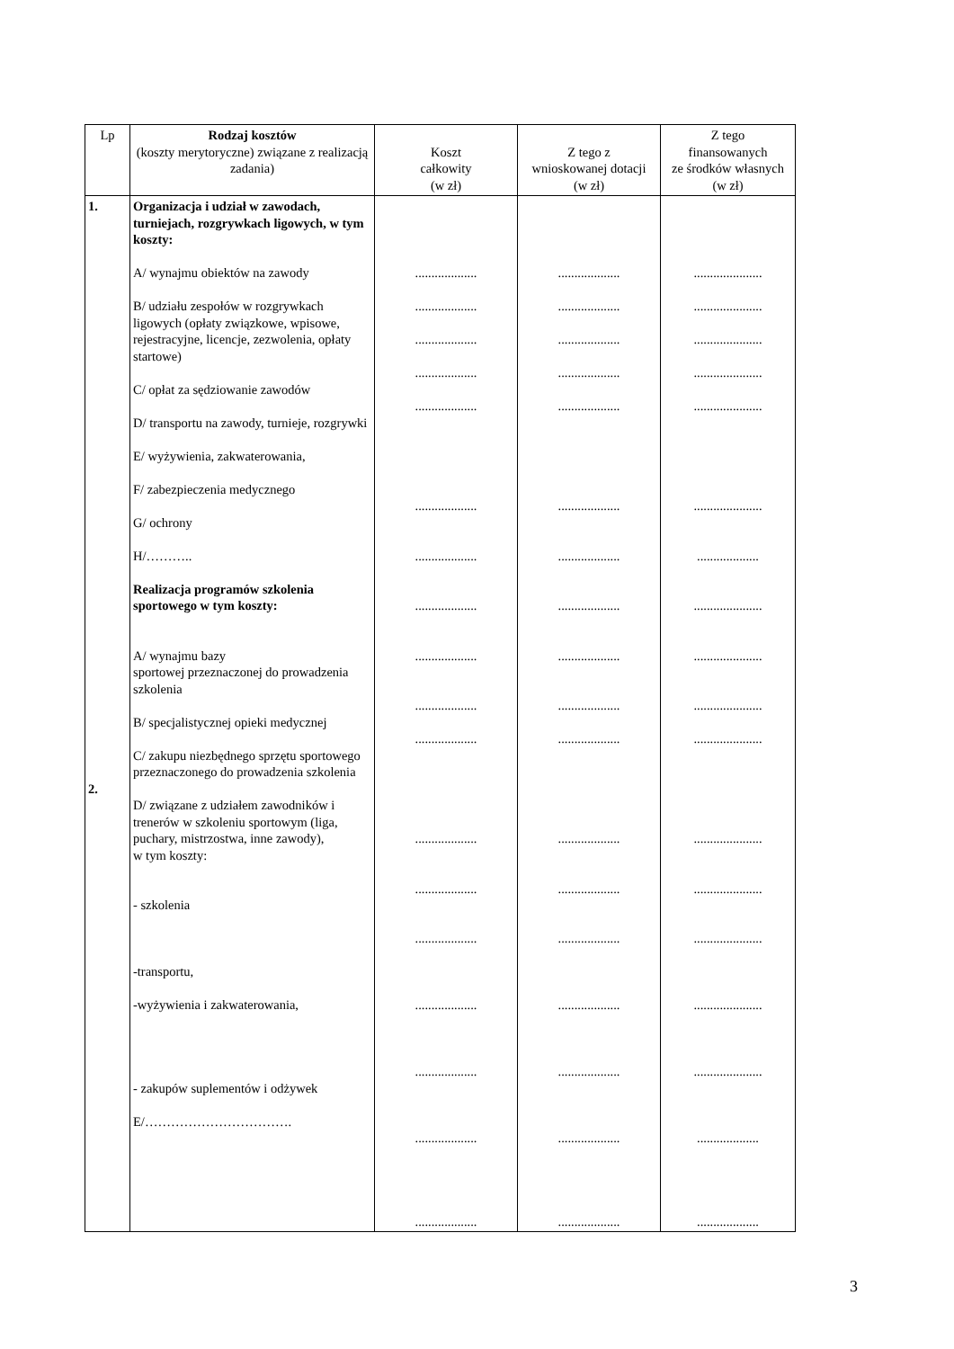| Lp | Rodzaj kosztów (koszty merytoryczne) związane z realizacją zadania) | Koszt całkowity (w zł) | Z tego z wnioskowanej dotacji (w zł) | Z tego finansowanych ze środków własnych (w zł) |
| --- | --- | --- | --- | --- |
| 1. 2. | Organizacja i udział w zawodach, turniejach, rozgrywkach ligowych, w tym koszty: A/ wynajmu obiektów na zawody B/ udziału zespołów w rozgrywkach ligowych (opłaty związkowe, wpisowe, rejestracyjne, licencje, zezwolenia, opłaty startowe) C/ opłat za sędziowanie zawodów D/ transportu na zawody, turnieje, rozgrywki E/ wyżywienia, zakwaterowania, F/ zabezpieczenia medycznego G/ ochrony H/……….. Realizacja programów szkolenia sportowego w tym koszty: A/ wynajmu bazy sportowej przeznaczonej do prowadzenia szkolenia B/ specjalistycznej opieki medycznej C/ zakupu niezbędnego sprzętu sportowego przeznaczonego do prowadzenia szkolenia D/ związane z udziałem zawodników i trenerów w szkoleniu sportowym (liga, puchary, mistrzostwa, inne zawody), w tym koszty: - szkolenia -transportu, -wyżywienia i zakwaterowania, - zakupów suplementów i odżywek E/……………………………. | ................... ................... ................... ................... ................... ................... ................... ................... ................... ................... ................... ................... ................... ................... ................... ................... ................... ................... | ................... ................... ................... ................... ................... ................... ................... ................... ................... ................... ................... ................... ................... ................... ................... ................... ................... ................... | ..................... ..................... ..................... ..................... ..................... ..................... ................... ..................... ..................... ..................... ..................... ..................... ..................... ..................... ..................... ..................... ................... ................... |
3